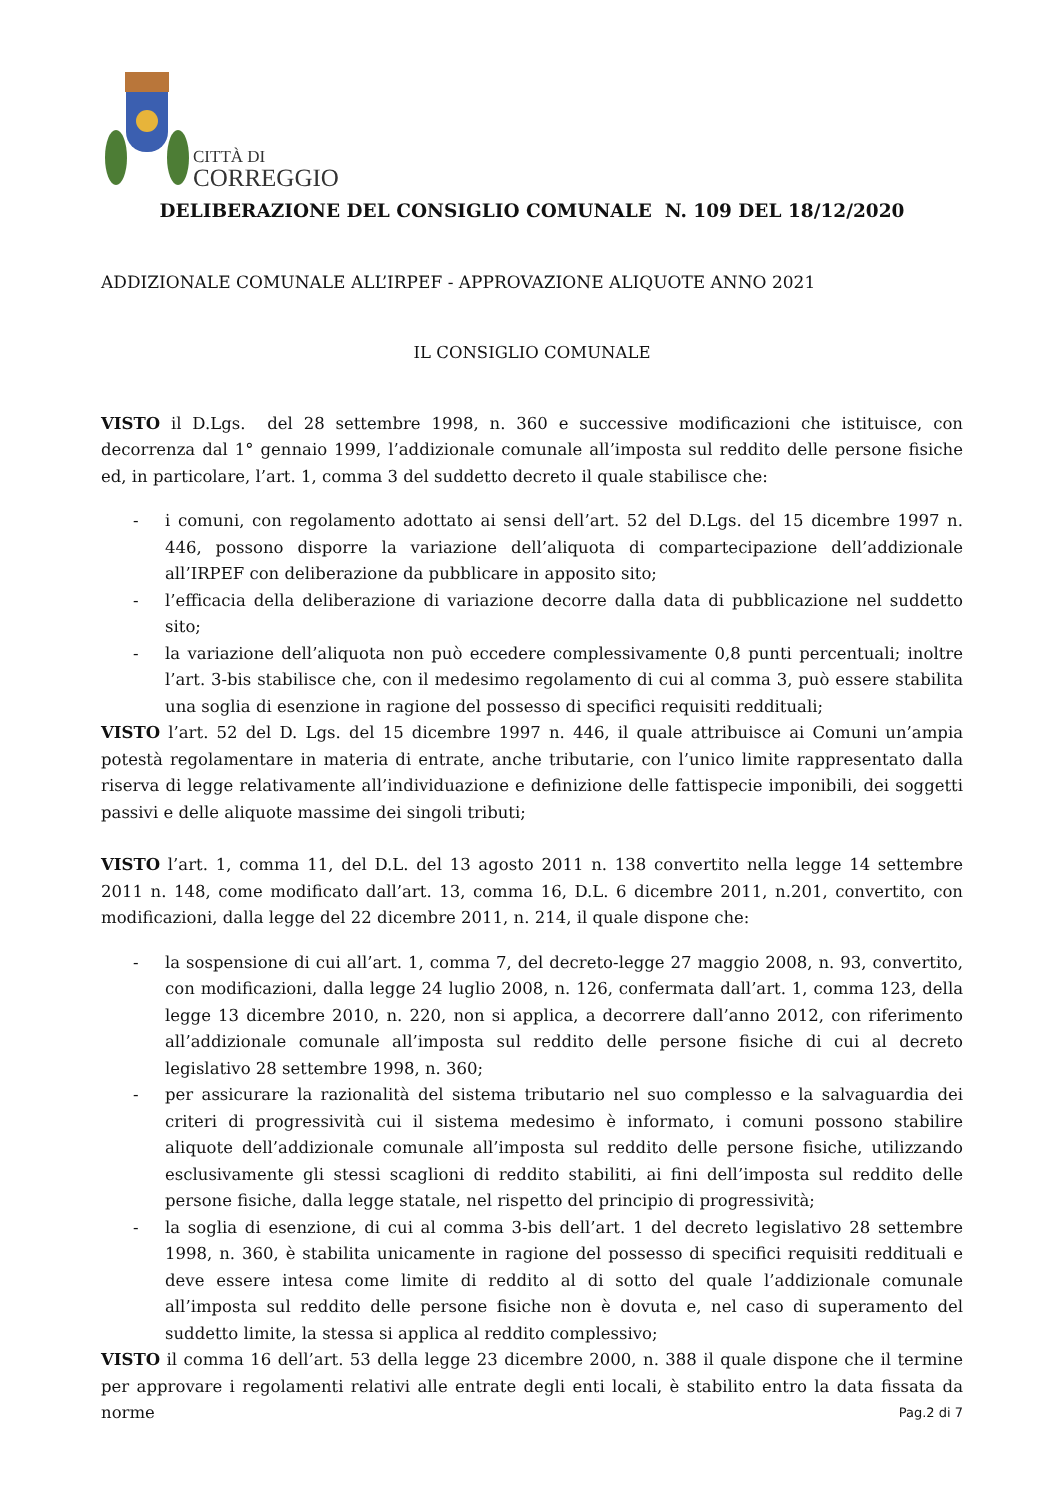CITTÀ DI
CORREGGIO
DELIBERAZIONE DEL CONSIGLIO COMUNALE N. 109 DEL 18/12/2020
ADDIZIONALE COMUNALE ALL’IRPEF - APPROVAZIONE ALIQUOTE ANNO 2021
IL CONSIGLIO COMUNALE
VISTO il D.Lgs. del 28 settembre 1998, n. 360 e successive modificazioni che istituisce, con decorrenza dal 1° gennaio 1999, l’addizionale comunale all’imposta sul reddito delle persone fisiche ed, in particolare, l’art. 1, comma 3 del suddetto decreto il quale stabilisce che:
- i comuni, con regolamento adottato ai sensi dell’art. 52 del D.Lgs. del 15 dicembre 1997 n. 446, possono disporre la variazione dell’aliquota di compartecipazione dell’addizionale all’IRPEF con deliberazione da pubblicare in apposito sito;
- l’efficacia della deliberazione di variazione decorre dalla data di pubblicazione nel suddetto sito;
- la variazione dell’aliquota non può eccedere complessivamente 0,8 punti percentuali; inoltre l’art. 3-bis stabilisce che, con il medesimo regolamento di cui al comma 3, può essere stabilita una soglia di esenzione in ragione del possesso di specifici requisiti reddituali;
VISTO l’art. 52 del D. Lgs. del 15 dicembre 1997 n. 446, il quale attribuisce ai Comuni un’ampia potestà regolamentare in materia di entrate, anche tributarie, con l’unico limite rappresentato dalla riserva di legge relativamente all’individuazione e definizione delle fattispecie imponibili, dei soggetti passivi e delle aliquote massime dei singoli tributi;
VISTO l’art. 1, comma 11, del D.L. del 13 agosto 2011 n. 138 convertito nella legge 14 settembre 2011 n. 148, come modificato dall’art. 13, comma 16, D.L. 6 dicembre 2011, n.201, convertito, con modificazioni, dalla legge del 22 dicembre 2011, n. 214, il quale dispone che:
- la sospensione di cui all’art. 1, comma 7, del decreto-legge 27 maggio 2008, n. 93, convertito, con modificazioni, dalla legge 24 luglio 2008, n. 126, confermata dall’art. 1, comma 123, della legge 13 dicembre 2010, n. 220, non si applica, a decorrere dall’anno 2012, con riferimento all’addizionale comunale all’imposta sul reddito delle persone fisiche di cui al decreto legislativo 28 settembre 1998, n. 360;
- per assicurare la razionalità del sistema tributario nel suo complesso e la salvaguardia dei criteri di progressività cui il sistema medesimo è informato, i comuni possono stabilire aliquote dell’addizionale comunale all’imposta sul reddito delle persone fisiche, utilizzando esclusivamente gli stessi scaglioni di reddito stabiliti, ai fini dell’imposta sul reddito delle persone fisiche, dalla legge statale, nel rispetto del principio di progressività;
- la soglia di esenzione, di cui al comma 3-bis dell’art. 1 del decreto legislativo 28 settembre 1998, n. 360, è stabilita unicamente in ragione del possesso di specifici requisiti reddituali e deve essere intesa come limite di reddito al di sotto del quale l’addizionale comunale all’imposta sul reddito delle persone fisiche non è dovuta e, nel caso di superamento del suddetto limite, la stessa si applica al reddito complessivo;
VISTO il comma 16 dell’art. 53 della legge 23 dicembre 2000, n. 388 il quale dispone che il termine per approvare i regolamenti relativi alle entrate degli enti locali, è stabilito entro la data fissata da norme
Pag.2 di 7